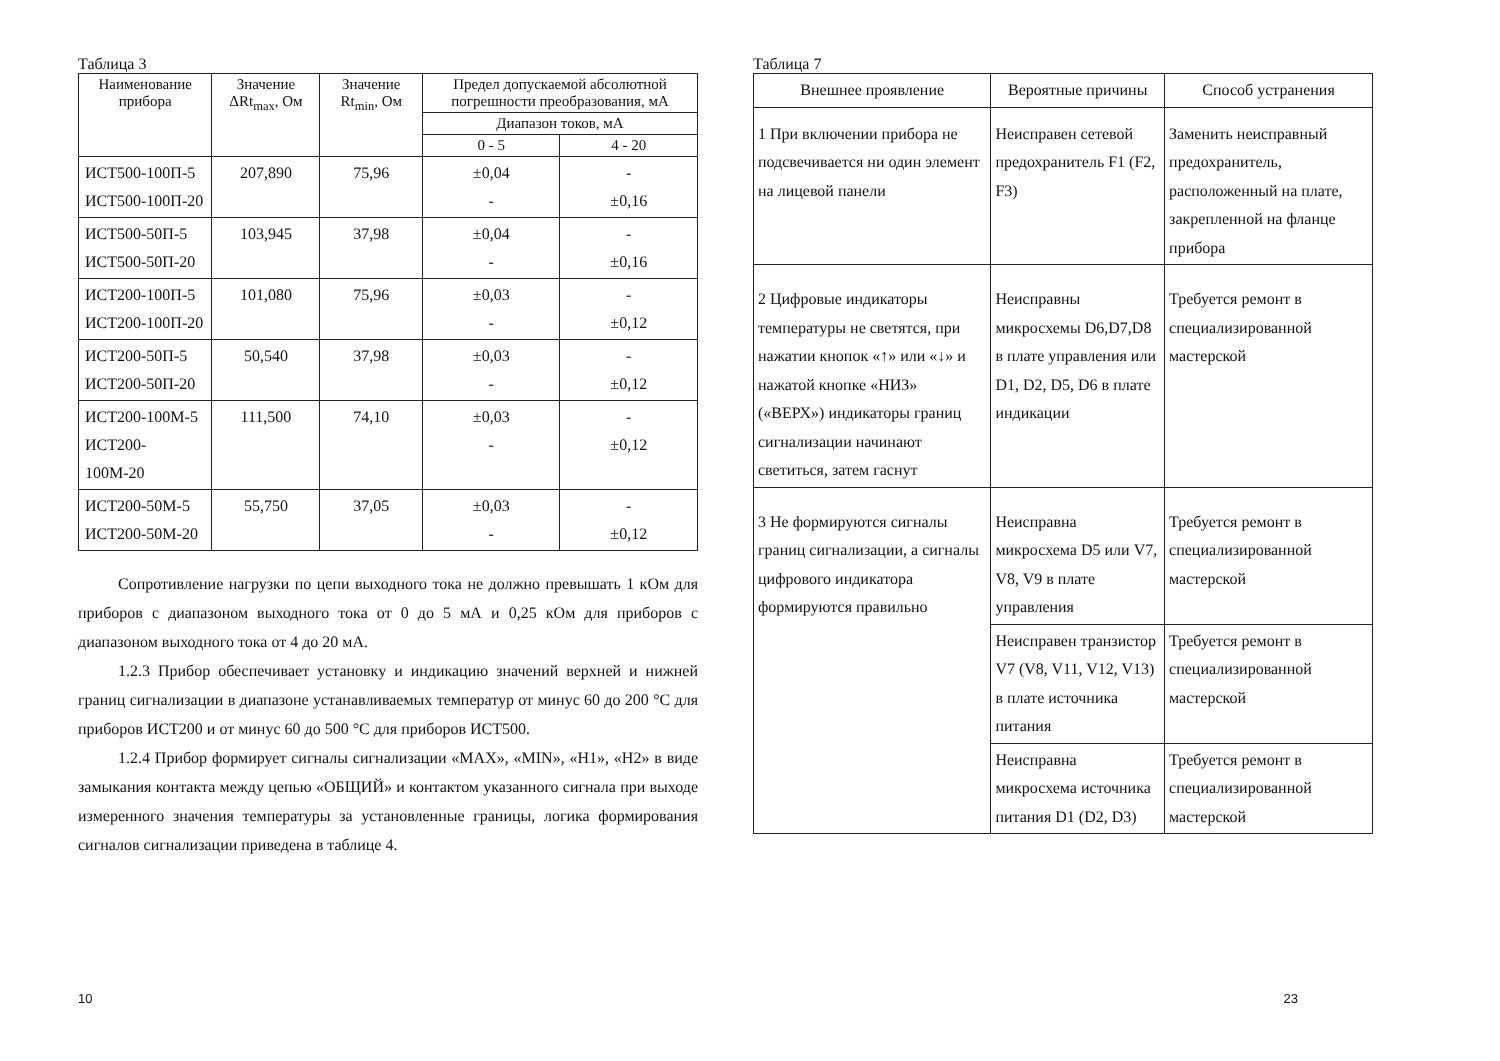Таблица 3
| Наименование прибора | Значение ΔRt<sub>max</sub>, Ом | Значение Rt<sub>min</sub>, Ом | Предел допускаемой абсолютной погрешности преобразования, мА | |
| --- | --- | --- | --- | --- |
| | | | Диапазон токов, мА | |
| | | | 0 - 5 | 4 - 20 |
| ИСТ500-100П-5 ИСТ500-100П-20 | 207,890 | 75,96 | ±0,04 - | - ±0,16 |
| ИСТ500-50П-5 ИСТ500-50П-20 | 103,945 | 37,98 | ±0,04 - | - ±0,16 |
| ИСТ200-100П-5 ИСТ200-100П-20 | 101,080 | 75,96 | ±0,03 - | - ±0,12 |
| ИСТ200-50П-5 ИСТ200-50П-20 | 50,540 | 37,98 | ±0,03 - | - ±0,12 |
| ИСТ200-100М-5 ИСТ200-100М-20 | 111,500 | 74,10 | ±0,03 - | - ±0,12 |
| ИСТ200-50М-5 ИСТ200-50М-20 | 55,750 | 37,05 | ±0,03 - | - ±0,12 |
Сопротивление нагрузки по цепи выходного тока не должно превышать 1 кОм для приборов с диапазоном выходного тока от 0 до 5 мА и 0,25 кОм для приборов с диапазоном выходного тока от 4 до 20 мА.
1.2.3 Прибор обеспечивает установку и индикацию значений верхней и нижней границ сигнализации в диапазоне устанавливаемых температур от минус 60 до 200 °С для приборов ИСТ200 и от минус 60 до 500 °С для приборов ИСТ500.
1.2.4 Прибор формирует сигналы сигнализации «MAX», «MIN», «Н1», «Н2» в виде замыкания контакта между цепью «ОБЩИЙ» и контактом указанного сигнала при выходе измеренного значения температуры за установленные границы, логика формирования сигналов сигнализации приведена в таблице 4.
10
Таблица 7
| Внешнее проявление | Вероятные причины | Способ устранения |
| 1 При включении прибора не подсвечивается ни один элемент на лицевой панели | Неисправен сетевой предохранитель F1 (F2, F3) | Заменить неисправный предохранитель, расположенный на плате, закрепленной на фланце прибора |
| 2 Цифровые индикаторы температуры не светятся, при нажатии кнопок «↑» или «↓» и нажатой кнопке «НИЗ» («ВЕРХ») индикаторы границ сигнализации начинают светиться, затем гаснут | Неисправны микросхемы D6,D7,D8 в плате управления или D1, D2, D5, D6 в плате индикации | Требуется ремонт в специализированной мастерской |
| 3 Не формируются сигналы границ сигнализации, а сигналы цифрового индикатора формируются правильно | Неисправна микросхема D5 или V7, V8, V9 в плате управления | Требуется ремонт в специализированной мастерской |
| | Неисправен транзистор V7 (V8, V11, V12, V13) в плате источника питания | Требуется ремонт в специализированной мастерской |
| | Неисправна микросхема источника питания D1 (D2, D3) | Требуется ремонт в специализированной мастерской |
23